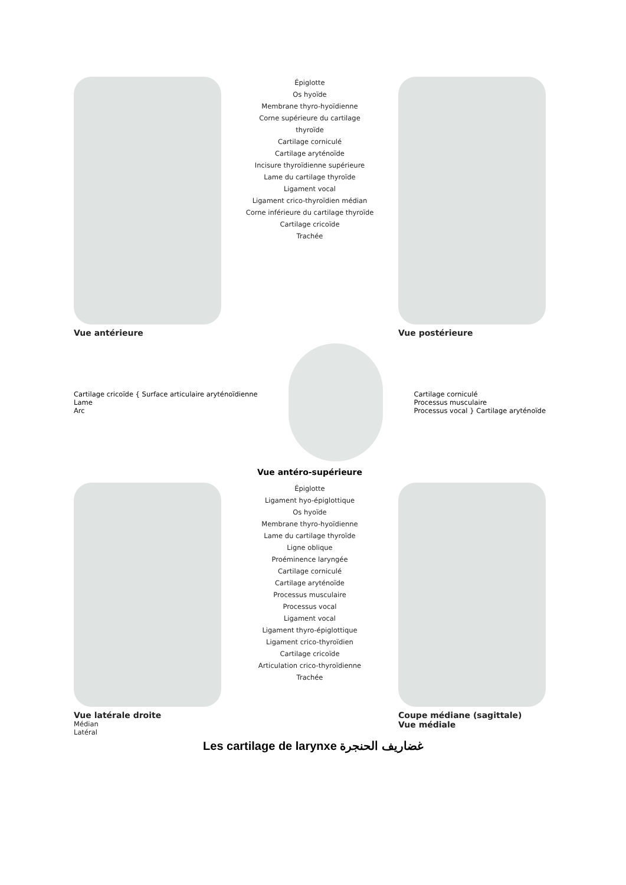Vue antérieure
Épiglotte
Os hyoïde
Membrane thyro-hyoïdienne
Corne supérieure du cartilage thyroïde
Cartilage corniculé
Cartilage aryténoïde
Incisure thyroïdienne supérieure
Lame du cartilage thyroïde
Ligament vocal
Ligament crico-thyroïdien médian
Corne inférieure du cartilage thyroïde
Cartilage cricoïde
Trachée
Vue postérieure
Cartilage cricoïde { Surface articulaire aryténoïdienne
Lame
Arc
Cartilage corniculé
Processus musculaire
Processus vocal } Cartilage aryténoïde
Vue antéro-supérieure
Vue latérale droite
Médian
Latéral
Épiglotte
Ligament hyo-épiglottique
Os hyoïde
Membrane thyro-hyoïdienne
Lame du cartilage thyroïde
Ligne oblique
Proéminence laryngée
Cartilage corniculé
Cartilage aryténoïde
Processus musculaire
Processus vocal
Ligament vocal
Ligament thyro-épiglottique
Ligament crico-thyroïdien
Cartilage cricoïde
Articulation crico-thyroïdienne
Trachée
Coupe médiane (sagittale)
Vue médiale
Les cartilage de larynxe غضاريف الحنجرة